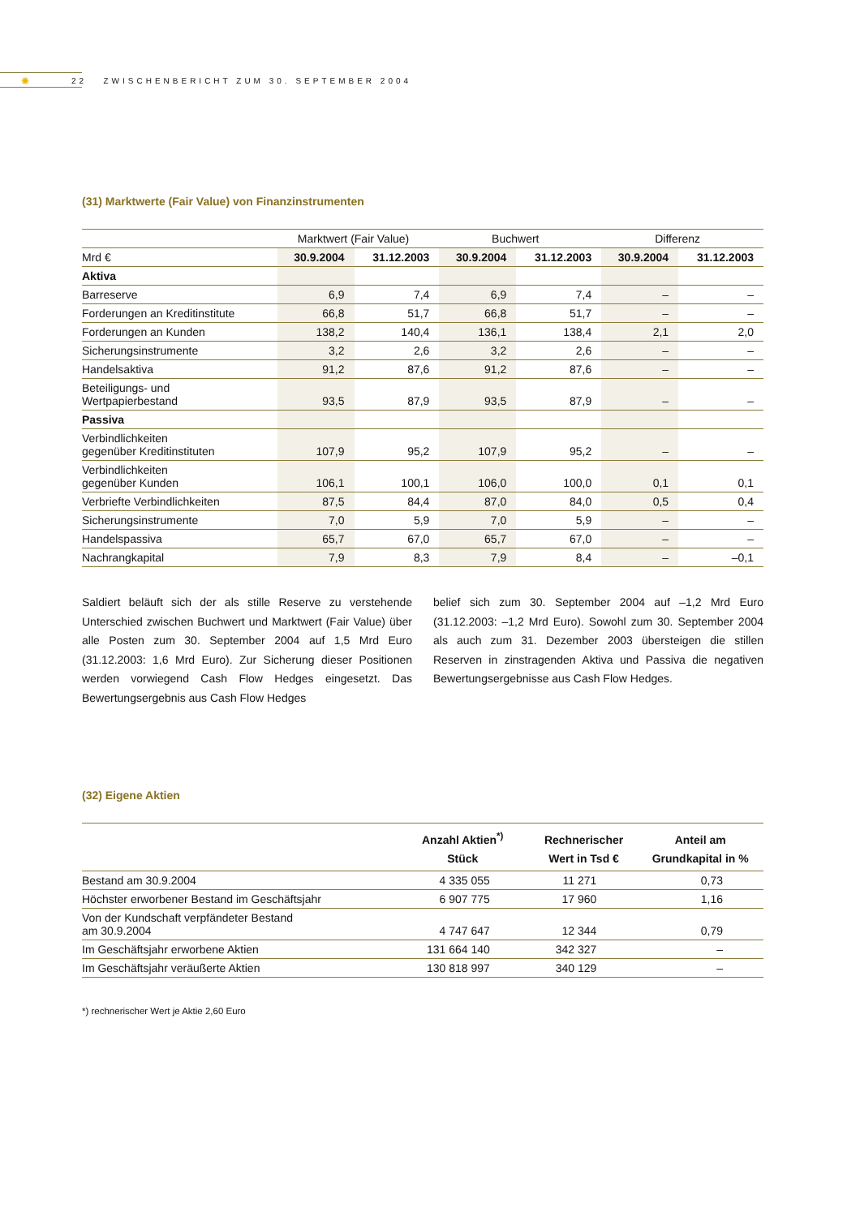✺
22 ZWISCHENBERICHT ZUM 30. SEPTEMBER 2004
(31) Marktwerte (Fair Value) von Finanzinstrumenten
| | Marktwert (Fair Value) | | Buchwert | | Differenz | |
| --- | --- | --- | --- | --- | --- | --- |
| Mrd € | 30.9.2004 | 31.12.2003 | 30.9.2004 | 31.12.2003 | 30.9.2004 | 31.12.2003 |
| Aktiva | | | | | | |
| Barreserve | 6,9 | 7,4 | 6,9 | 7,4 | – | – |
| Forderungen an Kreditinstitute | 66,8 | 51,7 | 66,8 | 51,7 | – | – |
| Forderungen an Kunden | 138,2 | 140,4 | 136,1 | 138,4 | 2,1 | 2,0 |
| Sicherungsinstrumente | 3,2 | 2,6 | 3,2 | 2,6 | – | – |
| Handelsaktiva | 91,2 | 87,6 | 91,2 | 87,6 | – | – |
| Beteiligungs- und Wertpapierbestand | 93,5 | 87,9 | 93,5 | 87,9 | – | – |
| Passiva | | | | | | |
| Verbindlichkeiten gegenüber Kreditinstituten | 107,9 | 95,2 | 107,9 | 95,2 | – | – |
| Verbindlichkeiten gegenüber Kunden | 106,1 | 100,1 | 106,0 | 100,0 | 0,1 | 0,1 |
| Verbriefte Verbindlichkeiten | 87,5 | 84,4 | 87,0 | 84,0 | 0,5 | 0,4 |
| Sicherungsinstrumente | 7,0 | 5,9 | 7,0 | 5,9 | – | – |
| Handelspassiva | 65,7 | 67,0 | 65,7 | 67,0 | – | – |
| Nachrangkapital | 7,9 | 8,3 | 7,9 | 8,4 | – | –0,1 |
Saldiert beläuft sich der als stille Reserve zu verstehende Unterschied zwischen Buchwert und Marktwert (Fair Value) über alle Posten zum 30. September 2004 auf 1,5 Mrd Euro (31.12.2003: 1,6 Mrd Euro). Zur Sicherung dieser Positionen werden vorwiegend Cash Flow Hedges ein­gesetzt. Das Bewertungsergebnis aus Cash Flow Hedges
belief sich zum 30. September 2004 auf –1,2 Mrd Euro (31.12.2003: –1,2 Mrd Euro). Sowohl zum 30. September 2004 als auch zum 31. Dezember 2003 übersteigen die stillen Reserven in zinstragenden Aktiva und Passiva die negativen Bewertungsergebnisse aus Cash Flow Hedges.
(32) Eigene Aktien
| | Anzahl Aktien<sup>*)</sup> Stück | Rechnerischer Wert in Tsd € | Anteil am Grundkapital in % |
| --- | --- | --- | --- |
| Bestand am 30.9.2004 | 4 335 055 | 11 271 | 0,73 |
| Höchster erworbener Bestand im Geschäftsjahr | 6 907 775 | 17 960 | 1,16 |
| Von der Kundschaft verpfändeter Bestand am 30.9.2004 | 4 747 647 | 12 344 | 0,79 |
| Im Geschäftsjahr erworbene Aktien | 131 664 140 | 342 327 | – |
| Im Geschäftsjahr veräußerte Aktien | 130 818 997 | 340 129 | – |
*) rechnerischer Wert je Aktie 2,60 Euro